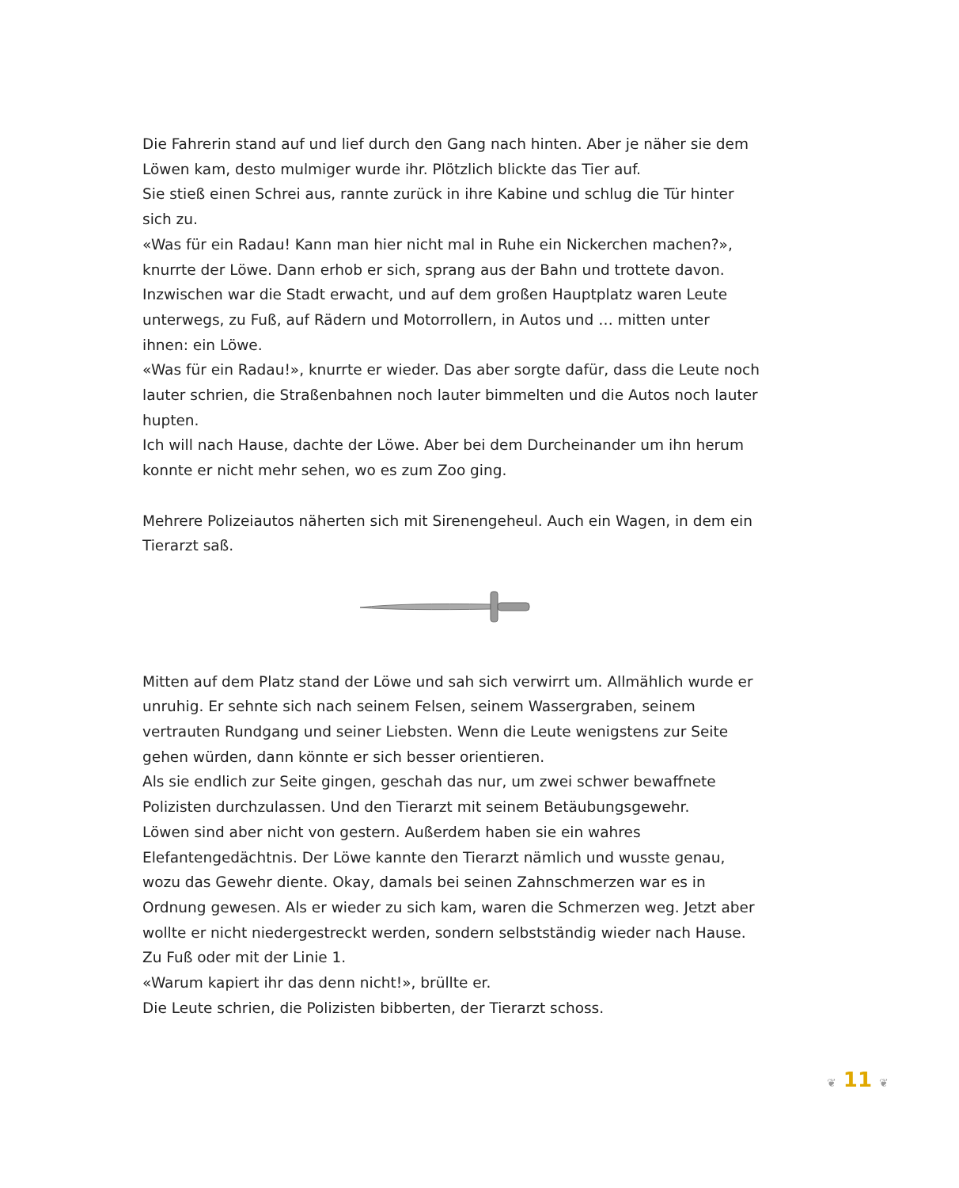Die Fahrerin stand auf und lief durch den Gang nach hinten. Aber je näher sie dem Löwen kam, desto mulmiger wurde ihr. Plötzlich blickte das Tier auf.
Sie stieß einen Schrei aus, rannte zurück in ihre Kabine und schlug die Tür hinter sich zu.
«Was für ein Radau! Kann man hier nicht mal in Ruhe ein Nickerchen machen?», knurrte der Löwe. Dann erhob er sich, sprang aus der Bahn und trottete davon.
Inzwischen war die Stadt erwacht, und auf dem großen Hauptplatz waren Leute unterwegs, zu Fuß, auf Rädern und Motorrollern, in Autos und … mitten unter ihnen: ein Löwe.
«Was für ein Radau!», knurrte er wieder. Das aber sorgte dafür, dass die Leute noch lauter schrien, die Straßenbahnen noch lauter bimmelten und die Autos noch lauter hupten.
Ich will nach Hause, dachte der Löwe. Aber bei dem Durcheinander um ihn herum konnte er nicht mehr sehen, wo es zum Zoo ging.
Mehrere Polizeiautos näherten sich mit Sirenengeheul. Auch ein Wagen, in dem ein Tierarzt saß.
Mitten auf dem Platz stand der Löwe und sah sich verwirrt um. Allmählich wurde er unruhig. Er sehnte sich nach seinem Felsen, seinem Wassergraben, seinem vertrauten Rundgang und seiner Liebsten. Wenn die Leute wenigstens zur Seite gehen würden, dann könnte er sich besser orientieren.
Als sie endlich zur Seite gingen, geschah das nur, um zwei schwer bewaffnete Polizisten durchzulassen. Und den Tierarzt mit seinem Betäubungsgewehr.
Löwen sind aber nicht von gestern. Außerdem haben sie ein wahres Elefantengedächtnis. Der Löwe kannte den Tierarzt nämlich und wusste genau, wozu das Gewehr diente. Okay, damals bei seinen Zahnschmerzen war es in Ordnung gewesen. Als er wieder zu sich kam, waren die Schmerzen weg. Jetzt aber wollte er nicht niedergestreckt werden, sondern selbstständig wieder nach Hause. Zu Fuß oder mit der Linie 1.
«Warum kapiert ihr das denn nicht!», brüllte er.
Die Leute schrien, die Polizisten bibberten, der Tierarzt schoss.
❦ 11 ❦